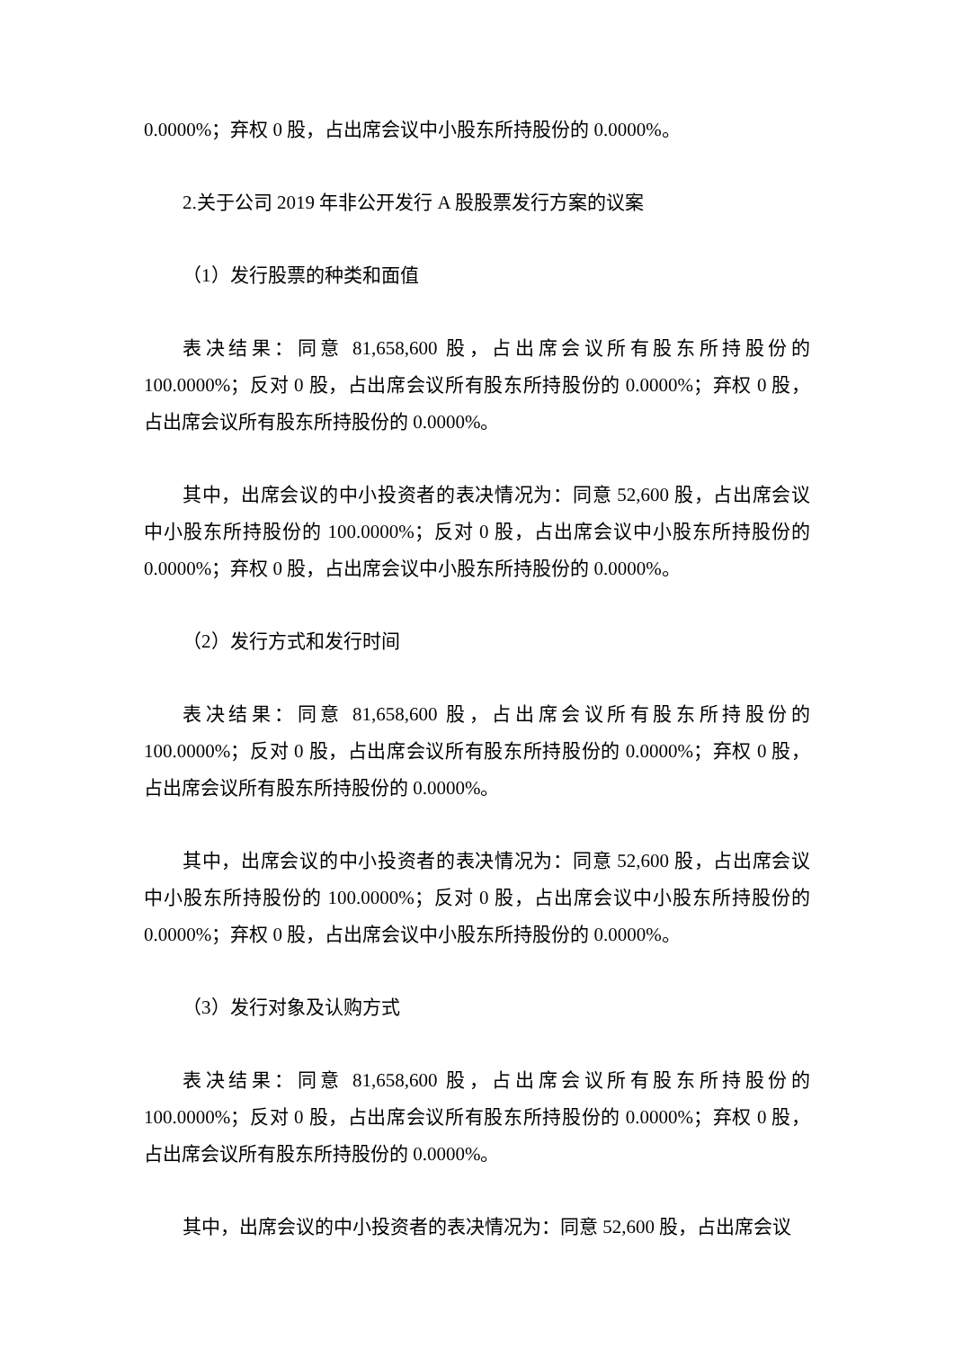0.0000%；弃权 0 股，占出席会议中小股东所持股份的 0.0000%。
2.关于公司 2019 年非公开发行 A 股股票发行方案的议案
（1）发行股票的种类和面值
表决结果：同意 81,658,600 股，占出席会议所有股东所持股份的 100.0000%；反对 0 股，占出席会议所有股东所持股份的 0.0000%；弃权 0 股，占出席会议所有股东所持股份的 0.0000%。
其中，出席会议的中小投资者的表决情况为：同意 52,600 股，占出席会议中小股东所持股份的 100.0000%；反对 0 股，占出席会议中小股东所持股份的 0.0000%；弃权 0 股，占出席会议中小股东所持股份的 0.0000%。
（2）发行方式和发行时间
表决结果：同意 81,658,600 股，占出席会议所有股东所持股份的 100.0000%；反对 0 股，占出席会议所有股东所持股份的 0.0000%；弃权 0 股，占出席会议所有股东所持股份的 0.0000%。
其中，出席会议的中小投资者的表决情况为：同意 52,600 股，占出席会议中小股东所持股份的 100.0000%；反对 0 股，占出席会议中小股东所持股份的 0.0000%；弃权 0 股，占出席会议中小股东所持股份的 0.0000%。
（3）发行对象及认购方式
表决结果：同意 81,658,600 股，占出席会议所有股东所持股份的 100.0000%；反对 0 股，占出席会议所有股东所持股份的 0.0000%；弃权 0 股，占出席会议所有股东所持股份的 0.0000%。
其中，出席会议的中小投资者的表决情况为：同意 52,600 股，占出席会议